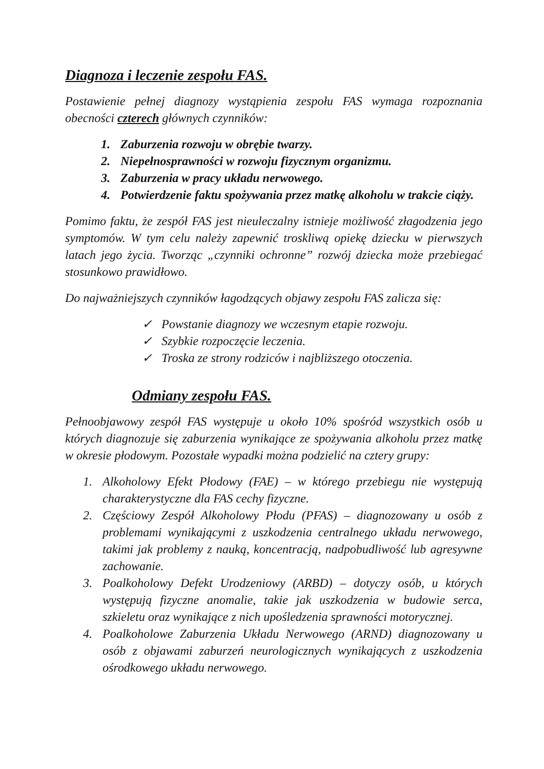Diagnoza i leczenie zespołu FAS.
Postawienie pełnej diagnozy wystąpienia zespołu FAS wymaga rozpoznania obecności czterech głównych czynników:
1. Zaburzenia rozwoju w obrębie twarzy.
2. Niepełnosprawności w rozwoju fizycznym organizmu.
3. Zaburzenia w pracy układu nerwowego.
4. Potwierdzenie faktu spożywania przez matkę alkoholu w trakcie ciąży.
Pomimo faktu, że zespół FAS jest nieuleczalny istnieje możliwość złagodzenia jego symptomów. W tym celu należy zapewnić troskliwą opiekę dziecku w pierwszych latach jego życia. Tworząc „czynniki ochronne” rozwój dziecka może przebiegać stosunkowo prawidłowo.
Do najważniejszych czynników łagodzących objawy zespołu FAS zalicza się:
✓ Powstanie diagnozy we wczesnym etapie rozwoju.
✓ Szybkie rozpoczęcie leczenia.
✓ Troska ze strony rodziców i najbliższego otoczenia.
Odmiany zespołu FAS.
Pełnoobjawowy zespół FAS występuje u około 10% spośród wszystkich osób u których diagnozuje się zaburzenia wynikające ze spożywania alkoholu przez matkę w okresie płodowym. Pozostałe wypadki można podzielić na cztery grupy:
1. Alkoholowy Efekt Płodowy (FAE) – w którego przebiegu nie występują charakterystyczne dla FAS cechy fizyczne.
2. Częściowy Zespół Alkoholowy Płodu (PFAS) – diagnozowany u osób z problemami wynikającymi z uszkodzenia centralnego układu nerwowego, takimi jak problemy z nauką, koncentracją, nadpobudliwość lub agresywne zachowanie.
3. Poalkoholowy Defekt Urodzeniowy (ARBD) – dotyczy osób, u których występują fizyczne anomalie, takie jak uszkodzenia w budowie serca, szkieletu oraz wynikające z nich upośledzenia sprawności motorycznej.
4. Poalkoholowe Zaburzenia Układu Nerwowego (ARND) diagnozowany u osób z objawami zaburzeń neurologicznych wynikających z uszkodzenia ośrodkowego układu nerwowego.